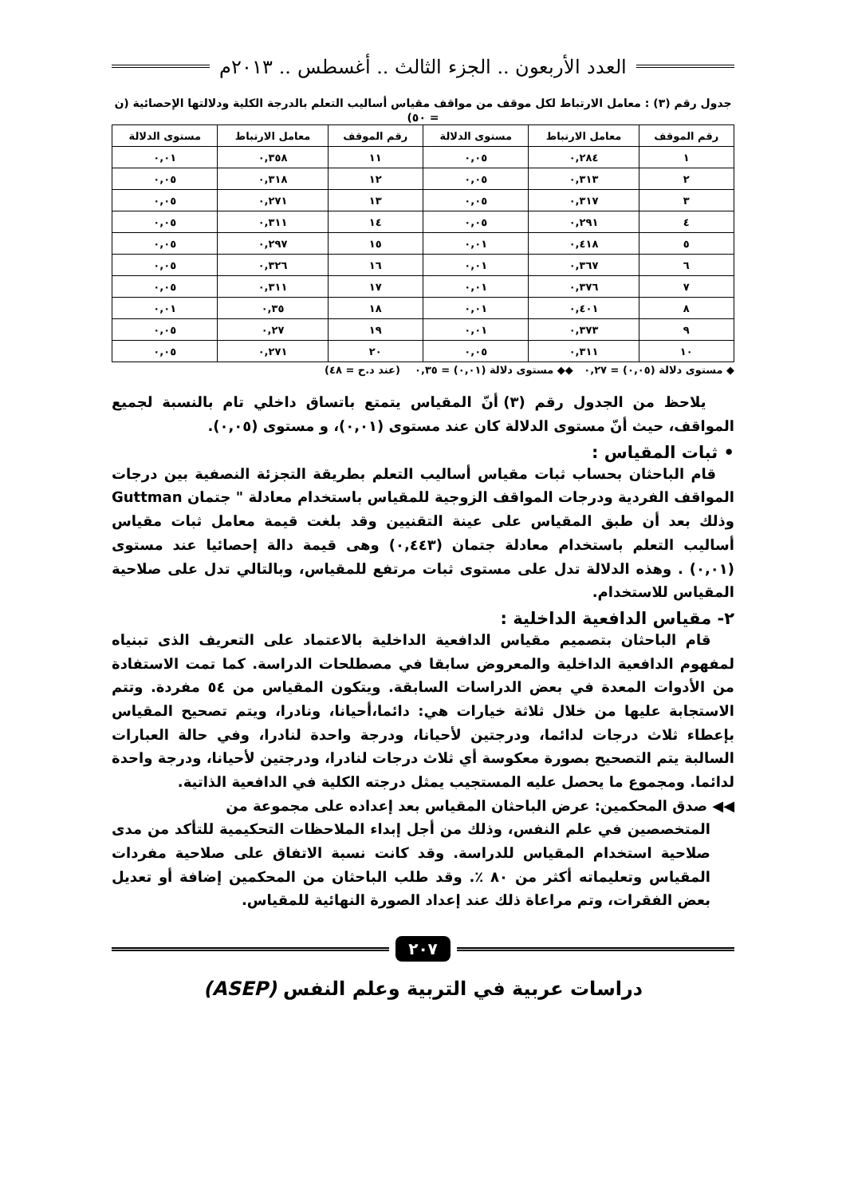العدد الأربعون .. الجزء الثالث .. أغسطس .. ٢٠١٣م
جدول رقم (٣) : معامل الارتباط لكل موقف من مواقف مقياس أساليب التعلم بالدرجة الكلية ودلالتها الإحصائية (ن = ٥٠)
| رقم الموقف | معامل الارتباط | مستوى الدلالة | رقم الموقف | معامل الارتباط | مستوى الدلالة |
| --- | --- | --- | --- | --- | --- |
| ١ | ٠,٢٨٤ | ٠,٠٥ | ١١ | ٠,٣٥٨ | ٠,٠١ |
| ٢ | ٠,٣١٣ | ٠,٠٥ | ١٢ | ٠,٣١٨ | ٠,٠٥ |
| ٣ | ٠,٣١٧ | ٠,٠٥ | ١٣ | ٠,٢٧١ | ٠,٠٥ |
| ٤ | ٠,٢٩١ | ٠,٠٥ | ١٤ | ٠,٣١١ | ٠,٠٥ |
| ٥ | ٠,٤١٨ | ٠,٠١ | ١٥ | ٠,٢٩٧ | ٠,٠٥ |
| ٦ | ٠,٣٦٧ | ٠,٠١ | ١٦ | ٠,٣٢٦ | ٠,٠٥ |
| ٧ | ٠,٣٧٦ | ٠,٠١ | ١٧ | ٠,٣١١ | ٠,٠٥ |
| ٨ | ٠,٤٠١ | ٠,٠١ | ١٨ | ٠,٣٥ | ٠,٠١ |
| ٩ | ٠,٣٧٣ | ٠,٠١ | ١٩ | ٠,٢٧ | ٠,٠٥ |
| ١٠ | ٠,٣١١ | ٠,٠٥ | ٢٠ | ٠,٢٧١ | ٠,٠٥ |
◆ مستوى دلالة (٠,٠٥) = ٠,٢٧ ◆◆ مستوى دلالة (٠,٠١) = ٠,٣٥ (عند د.ح = ٤٨)
يلاحظ من الجدول رقم (٣) أنّ المقياس يتمتع باتساق داخلي تام بالنسبة لجميع المواقف، حيث أنّ مستوى الدلالة كان عند مستوى (٠,٠١)، و مستوى (٠,٠٥).
• ثبات المقياس :
قام الباحثان بحساب ثبات مقياس أساليب التعلم بطريقة التجزئة النصفية بين درجات المواقف الفردية ودرجات المواقف الزوجية للمقياس باستخدام معادلة " جتمان Guttman وذلك بعد أن طبق المقياس على عينة التقنيين وقد بلغت قيمة معامل ثبات مقياس أساليب التعلم باستخدام معادلة جتمان (٠,٤٤٣) وهى قيمة دالة إحصائيا عند مستوى (٠,٠١) . وهذه الدلالة تدل على مستوى ثبات مرتفع للمقياس، وبالتالي تدل على صلاحية المقياس للاستخدام.
٢- مقياس الدافعية الداخلية :
قام الباحثان بتصميم مقياس الدافعية الداخلية بالاعتماد على التعريف الذى تبنياه لمفهوم الدافعية الداخلية والمعروض سابقا في مصطلحات الدراسة. كما تمت الاستفادة من الأدوات المعدة في بعض الدراسات السابقة. ويتكون المقياس من ٥٤ مفردة. وتتم الاستجابة عليها من خلال ثلاثة خيارات هي: دائما،أحيانا، ونادرا، ويتم تصحيح المقياس بإعطاء ثلاث درجات لدائما، ودرجتين لأحيانا، ودرجة واحدة لنادرا، وفي حالة العبارات السالبة يتم التصحيح بصورة معكوسة أي ثلاث درجات لنادرا، ودرجتين لأحيانا، ودرجة واحدة لدائما. ومجموع ما يحصل عليه المستجيب يمثل درجته الكلية في الدافعية الذاتية.
◀◀ صدق المحكمين: عرض الباحثان المقياس بعد إعداده على مجموعة من
المتخصصين في علم النفس، وذلك من أجل إبداء الملاحظات التحكيمية للتأكد من مدى صلاحية استخدام المقياس للدراسة. وقد كانت نسبة الاتفاق على صلاحية مفردات المقياس وتعليماته أكثر من ٨٠ ٪. وقد طلب الباحثان من المحكمين إضافة أو تعديل بعض الفقرات، وتم مراعاة ذلك عند إعداد الصورة النهائية للمقياس.
٢٠٧
دراسات عربية في التربية وعلم النفس (ASEP)